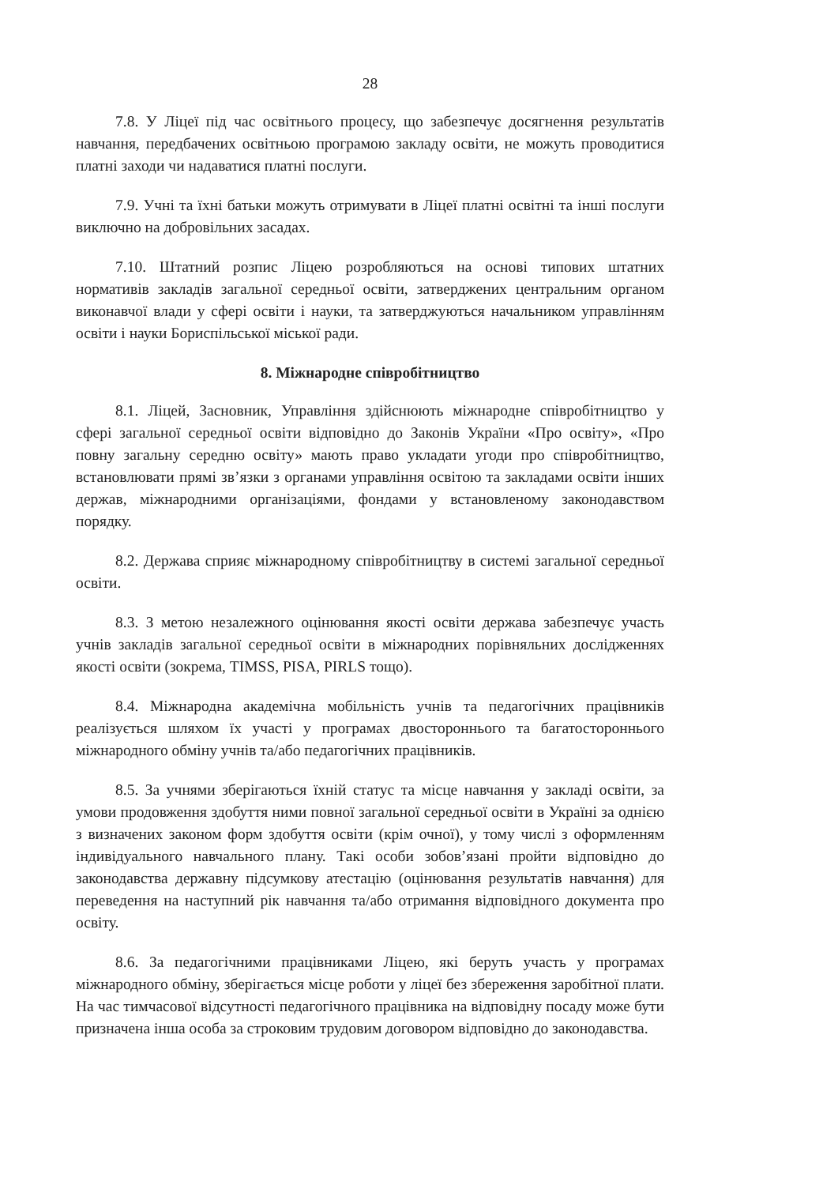28
7.8. У Ліцеї під час освітнього процесу, що забезпечує досягнення результатів навчання, передбачених освітньою програмою закладу освіти, не можуть проводитися платні заходи чи надаватися платні послуги.
7.9. Учні та їхні батьки можуть отримувати в Ліцеї платні освітні та інші послуги виключно на добровільних засадах.
7.10. Штатний розпис Ліцею розробляються на основі типових штатних нормативів закладів загальної середньої освіти, затверджених центральним органом виконавчої влади у сфері освіти і науки, та затверджуються начальником управлінням освіти і науки Бориспільської міської ради.
8. Міжнародне співробітництво
8.1. Ліцей, Засновник, Управління здійснюють міжнародне співробітництво у сфері загальної середньої освіти відповідно до Законів України «Про освіту», «Про повну загальну середню освіту» мають право укладати угоди про співробітництво, встановлювати прямі зв’язки з органами управління освітою та закладами освіти інших держав, міжнародними організаціями, фондами у встановленому законодавством порядку.
8.2. Держава сприяє міжнародному співробітництву в системі загальної середньої освіти.
8.3. З метою незалежного оцінювання якості освіти держава забезпечує участь учнів закладів загальної середньої освіти в міжнародних порівняльних дослідженнях якості освіти (зокрема, TIMSS, PISA, PIRLS тощо).
8.4. Міжнародна академічна мобільність учнів та педагогічних працівників реалізується шляхом їх участі у програмах двостороннього та багатостороннього міжнародного обміну учнів та/або педагогічних працівників.
8.5. За учнями зберігаються їхній статус та місце навчання у закладі освіти, за умови продовження здобуття ними повної загальної середньої освіти в Україні за однією з визначених законом форм здобуття освіти (крім очної), у тому числі з оформленням індивідуального навчального плану. Такі особи зобов’язані пройти відповідно до законодавства державну підсумкову атестацію (оцінювання результатів навчання) для переведення на наступний рік навчання та/або отримання відповідного документа про освіту.
8.6. За педагогічними працівниками Ліцею, які беруть участь у програмах міжнародного обміну, зберігається місце роботи у ліцеї без збереження заробітної плати. На час тимчасової відсутності педагогічного працівника на відповідну посаду може бути призначена інша особа за строковим трудовим договором відповідно до законодавства.